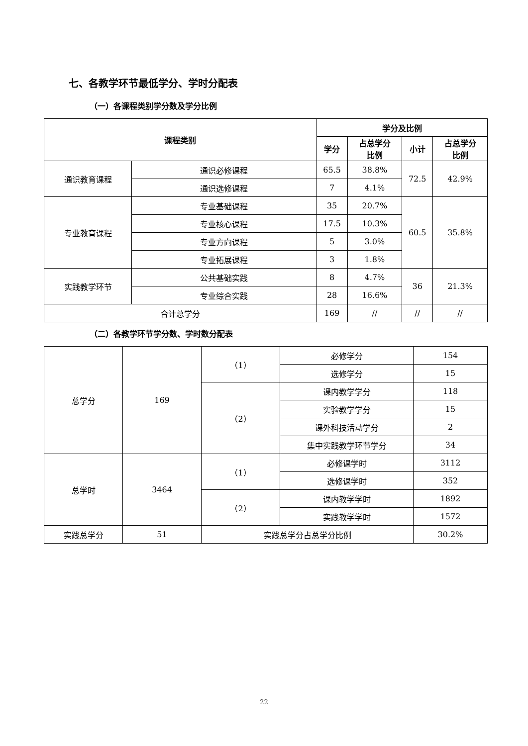七、各教学环节最低学分、学时分配表
（一）各课程类别学分数及学分比例
| 课程类别 | | 学分及比例 | | | |
| --- | --- | --- | --- | --- | --- |
| | | 学分 | 占总学分 比例 | 小计 | 占总学分 比例 |
| 通识教育课程 | 通识必修课程 | 65.5 | 38.8% | 72.5 | 42.9% |
| | 通识选修课程 | 7 | 4.1% | | |
| 专业教育课程 | 专业基础课程 | 35 | 20.7% | 60.5 | 35.8% |
| | 专业核心课程 | 17.5 | 10.3% | | |
| | 专业方向课程 | 5 | 3.0% | | |
| | 专业拓展课程 | 3 | 1.8% | | |
| 实践教学环节 | 公共基础实践 | 8 | 4.7% | 36 | 21.3% |
| | 专业综合实践 | 28 | 16.6% | | |
| 合计总学分 | | 169 | // | // | // |
（二）各教学环节学分数、学时数分配表
| 总学分 | 169 | （1） | 必修学分 | 154 |
| | | | 选修学分 | 15 |
| | | （2） | 课内教学学分 | 118 |
| | | | 实验教学学分 | 15 |
| | | | 课外科技活动学分 | 2 |
| | | | 集中实践教学环节学分 | 34 |
| 总学时 | 3464 | （1） | 必修课学时 | 3112 |
| | | | 选修课学时 | 352 |
| | | （2） | 课内教学学时 | 1892 |
| | | | 实践教学学时 | 1572 |
| 实践总学分 | 51 | 实践总学分占总学分比例 | | 30.2% |
22